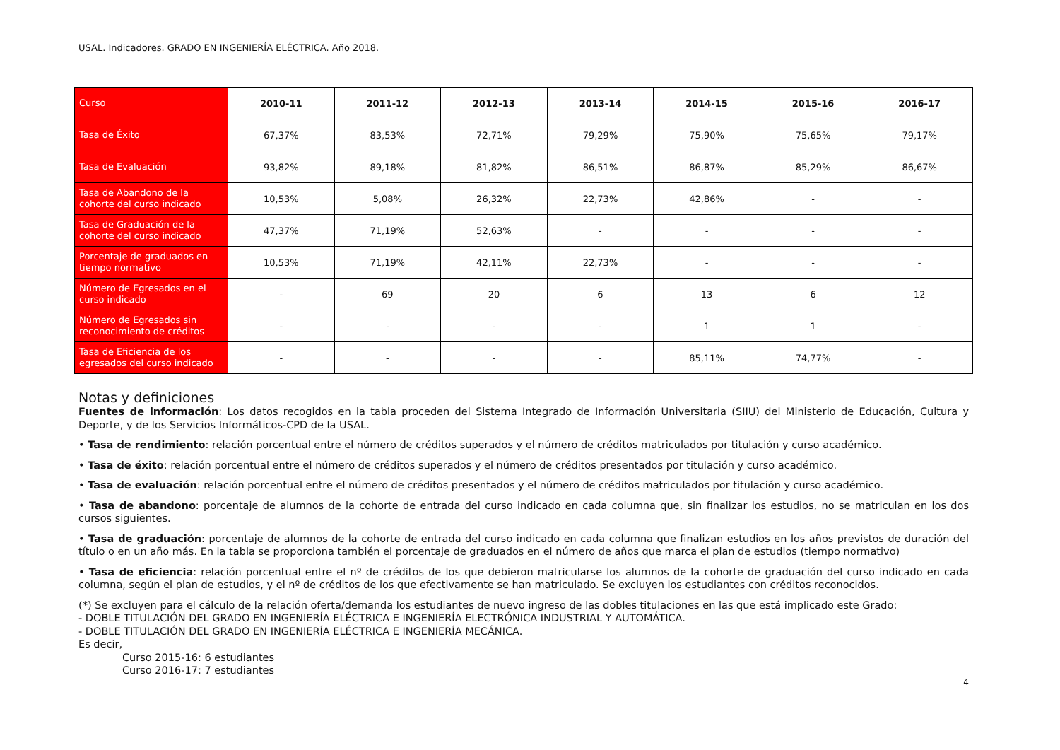USAL. Indicadores. GRADO EN INGENIERÍA ELÉCTRICA. Año 2018.
| Curso | 2010-11 | 2011-12 | 2012-13 | 2013-14 | 2014-15 | 2015-16 | 2016-17 |
| --- | --- | --- | --- | --- | --- | --- | --- |
| Tasa de Éxito | 67,37% | 83,53% | 72,71% | 79,29% | 75,90% | 75,65% | 79,17% |
| Tasa de Evaluación | 93,82% | 89,18% | 81,82% | 86,51% | 86,87% | 85,29% | 86,67% |
| Tasa de Abandono de la cohorte del curso indicado | 10,53% | 5,08% | 26,32% | 22,73% | 42,86% | - | - |
| Tasa de Graduación de la cohorte del curso indicado | 47,37% | 71,19% | 52,63% | - | - | - | - |
| Porcentaje de graduados en tiempo normativo | 10,53% | 71,19% | 42,11% | 22,73% | - | - | - |
| Número de Egresados en el curso indicado | - | 69 | 20 | 6 | 13 | 6 | 12 |
| Número de Egresados sin reconocimiento de créditos | - | - | - | - | 1 | 1 | - |
| Tasa de Eficiencia de los egresados del curso indicado | - | - | - | - | 85,11% | 74,77% | - |
Notas y definiciones
Fuentes de información: Los datos recogidos en la tabla proceden del Sistema Integrado de Información Universitaria (SIIU) del Ministerio de Educación, Cultura y Deporte, y de los Servicios Informáticos-CPD de la USAL.
• Tasa de rendimiento: relación porcentual entre el número de créditos superados y el número de créditos matriculados por titulación y curso académico.
• Tasa de éxito: relación porcentual entre el número de créditos superados y el número de créditos presentados por titulación y curso académico.
• Tasa de evaluación: relación porcentual entre el número de créditos presentados y el número de créditos matriculados por titulación y curso académico.
• Tasa de abandono: porcentaje de alumnos de la cohorte de entrada del curso indicado en cada columna que, sin finalizar los estudios, no se matriculan en los dos cursos siguientes.
• Tasa de graduación: porcentaje de alumnos de la cohorte de entrada del curso indicado en cada columna que finalizan estudios en los años previstos de duración del título o en un año más. En la tabla se proporciona también el porcentaje de graduados en el número de años que marca el plan de estudios (tiempo normativo)
• Tasa de eficiencia: relación porcentual entre el nº de créditos de los que debieron matricularse los alumnos de la cohorte de graduación del curso indicado en cada columna, según el plan de estudios, y el nº de créditos de los que efectivamente se han matriculado. Se excluyen los estudiantes con créditos reconocidos.
(*) Se excluyen para el cálculo de la relación oferta/demanda los estudiantes de nuevo ingreso de las dobles titulaciones en las que está implicado este Grado:
- DOBLE TITULACIÓN DEL GRADO EN INGENIERÍA ELÉCTRICA E INGENIERÍA ELECTRÓNICA INDUSTRIAL Y AUTOMÁTICA.
- DOBLE TITULACIÓN DEL GRADO EN INGENIERÍA ELÉCTRICA E INGENIERÍA MECÁNICA.
Es decir,
Curso 2015-16: 6 estudiantes
Curso 2016-17: 7 estudiantes
4